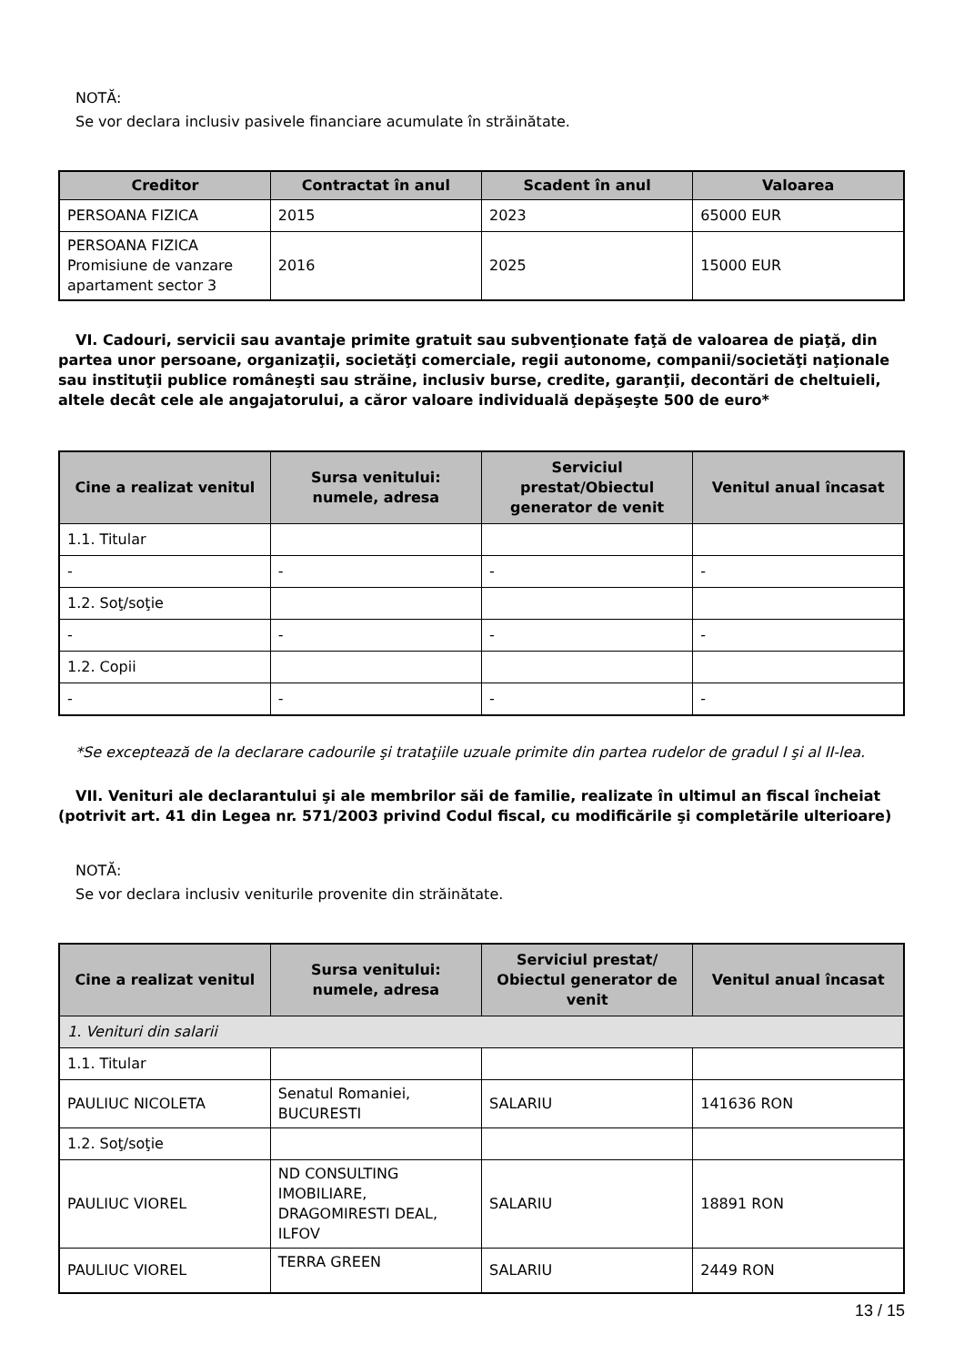NOTĂ:
Se vor declara inclusiv pasivele financiare acumulate în străinătate.
| Creditor | Contractat în anul | Scadent în anul | Valoarea |
| --- | --- | --- | --- |
| PERSOANA FIZICA | 2015 | 2023 | 65000 EUR |
| PERSOANA FIZICA Promisiune de vanzare apartament sector 3 | 2016 | 2025 | 15000 EUR |
VI. Cadouri, servicii sau avantaje primite gratuit sau subvenţionate faţă de valoarea de piaţă, din partea unor persoane, organizaţii, societăţi comerciale, regii autonome, companii/societăţi naţionale sau instituţii publice româneşti sau străine, inclusiv burse, credite, garanţii, decontări de cheltuieli, altele decât cele ale angajatorului, a căror valoare individuală depăşeşte 500 de euro*
| Cine a realizat venitul | Sursa venitului: numele, adresa | Serviciul prestat/Obiectul generator de venit | Venitul anual încasat |
| --- | --- | --- | --- |
| 1.1. Titular | | | |
| - | - | - | - |
| 1.2. Soţ/soţie | | | |
| - | - | - | - |
| 1.2. Copii | | | |
| - | - | - | - |
*Se exceptează de la declarare cadourile şi trataţiile uzuale primite din partea rudelor de gradul I şi al II-lea.
VII. Venituri ale declarantului şi ale membrilor săi de familie, realizate în ultimul an fiscal încheiat (potrivit art. 41 din Legea nr. 571/2003 privind Codul fiscal, cu modificările şi completările ulterioare)
NOTĂ:
Se vor declara inclusiv veniturile provenite din străinătate.
| Cine a realizat venitul | Sursa venitului: numele, adresa | Serviciul prestat/ Obiectul generator de venit | Venitul anual încasat |
| --- | --- | --- | --- |
| 1. Venituri din salarii | | | |
| 1.1. Titular | | | |
| PAULIUC NICOLETA | Senatul Romaniei, BUCURESTI | SALARIU | 141636 RON |
| 1.2. Soţ/soţie | | | |
| PAULIUC VIOREL | ND CONSULTING IMOBILIARE, DRAGOMIRESTI DEAL, ILFOV | SALARIU | 18891 RON |
| PAULIUC VIOREL | TERRA GREEN | SALARIU | 2449 RON |
13 / 15